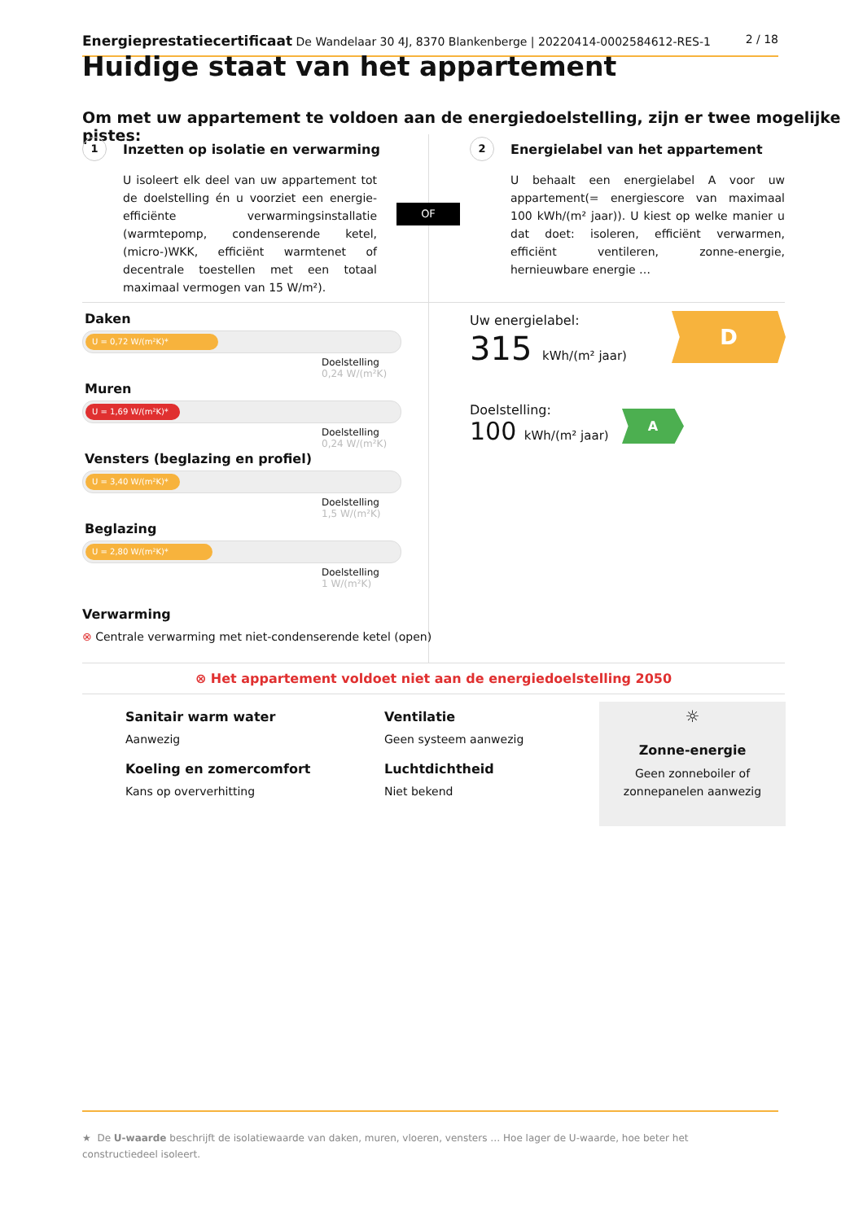Energieprestatiecertificaat De Wandelaar 30 4J, 8370 Blankenberge | 20220414-0002584612-RES-1 2 / 18
Huidige staat van het appartement
Om met uw appartement te voldoen aan de energiedoelstelling, zijn er twee mogelijke pistes:
1
Inzetten op isolatie en verwarming
U isoleert elk deel van uw appartement tot de doelstelling én u voorziet een energie-efficiënte verwarmingsinstallatie (warmtepomp, condenserende ketel, (micro-)WKK, efficiënt warmtenet of decentrale toestellen met een totaal maximaal vermogen van 15 W/m²).
OF
2
Energielabel van het appartement
U behaalt een energielabel A voor uw appartement(= energiescore van maximaal 100 kWh/(m² jaar)). U kiest op welke manier u dat doet: isoleren, efficiënt verwarmen, efficiënt ventileren, zonne-energie, hernieuwbare energie …
Daken
U = 0,72 W/(m²K)*
Doelstelling
0,24 W/(m²K)
Muren
U = 1,69 W/(m²K)*
Doelstelling
0,24 W/(m²K)
Vensters (beglazing en profiel)
U = 3,40 W/(m²K)*
Doelstelling
1,5 W/(m²K)
Beglazing
U = 2,80 W/(m²K)*
Doelstelling
1 W/(m²K)
Verwarming
⊗ Centrale verwarming met niet-condenserende ketel (open)
Uw energielabel:
315 kWh/(m² jaar)
D
Doelstelling:
100 kWh/(m² jaar)
A
⊗ Het appartement voldoet niet aan de energiedoelstelling 2050
Sanitair warm water
Aanwezig
Koeling en zomercomfort
Kans op oververhitting
Ventilatie
Geen systeem aanwezig
Luchtdichtheid
Niet bekend
☼
Zonne-energie
Geen zonneboiler of
zonnepanelen aanwezig
★ De U-waarde beschrijft de isolatiewaarde van daken, muren, vloeren, vensters … Hoe lager de U-waarde, hoe beter het constructiedeel isoleert.